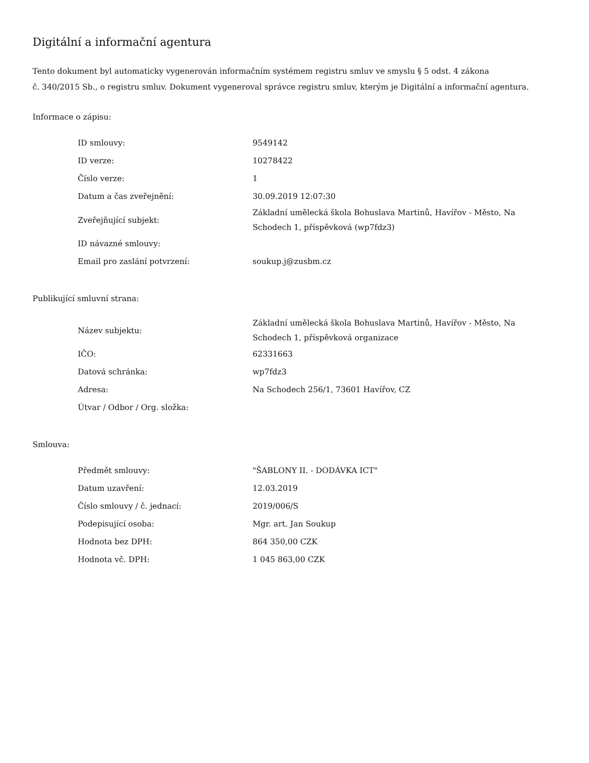Digitální a informační agentura
Tento dokument byl automaticky vygenerován informačním systémem registru smluv ve smyslu § 5 odst. 4 zákona
č. 340/2015 Sb., o registru smluv. Dokument vygeneroval správce registru smluv, kterým je Digitální a informační agentura.
Informace o zápisu:
| ID smlouvy: | 9549142 |
| ID verze: | 10278422 |
| Číslo verze: | 1 |
| Datum a čas zveřejnění: | 30.09.2019 12:07:30 |
| Zveřejňující subjekt: | Základní umělecká škola Bohuslava Martinů, Havířov - Město, Na Schodech 1, příspěvková (wp7fdz3) |
| ID návazné smlouvy: | |
| Email pro zaslání potvrzení: | soukup.j@zusbm.cz |
Publikující smluvní strana:
| Název subjektu: | Základní umělecká škola Bohuslava Martinů, Havířov - Město, Na Schodech 1, příspěvková organizace |
| IČO: | 62331663 |
| Datová schránka: | wp7fdz3 |
| Adresa: | Na Schodech 256/1, 73601 Havířov, CZ |
| Útvar / Odbor / Org. složka: | |
Smlouva:
| Předmět smlouvy: | "ŠABLONY II. - DODÁVKA ICT" |
| Datum uzavření: | 12.03.2019 |
| Číslo smlouvy / č. jednací: | 2019/006/S |
| Podepisující osoba: | Mgr. art. Jan Soukup |
| Hodnota bez DPH: | 864 350,00 CZK |
| Hodnota vč. DPH: | 1 045 863,00 CZK |